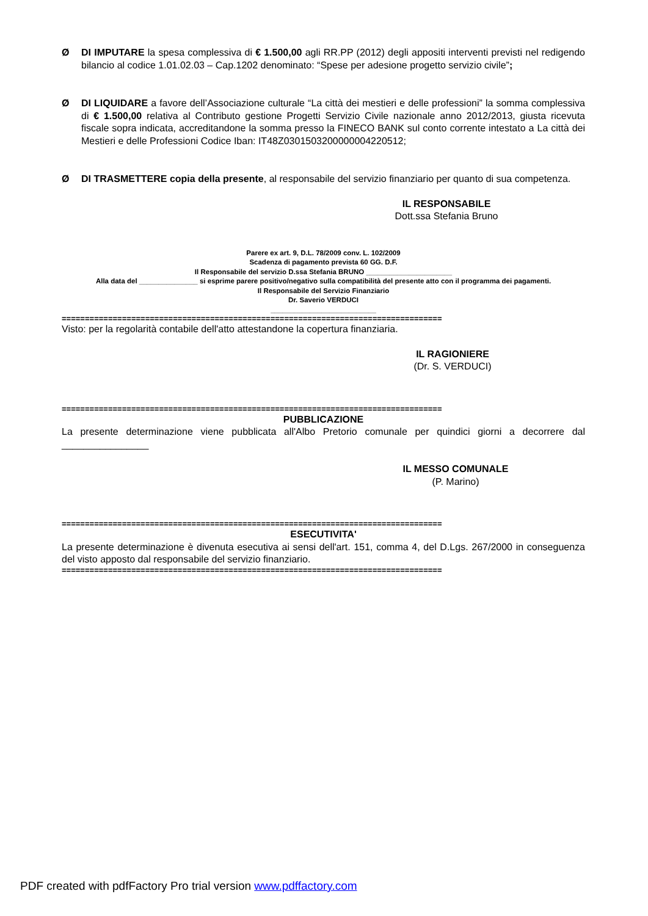Ø DI IMPUTARE la spesa complessiva di € 1.500,00 agli RR.PP (2012) degli appositi interventi previsti nel redigendo bilancio al codice 1.01.02.03 – Cap.1202 denominato: “Spese per adesione progetto servizio civile”;
Ø DI LIQUIDARE a favore dell’Associazione culturale “La città dei mestieri e delle professioni” la somma complessiva di € 1.500,00 relativa al Contributo gestione Progetti Servizio Civile nazionale anno 2012/2013, giusta ricevuta fiscale sopra indicata, accreditandone la somma presso la FINECO BANK sul conto corrente intestato a La città dei Mestieri e delle Professioni Codice Iban: IT48Z0301503200000004220512;
Ø DI TRASMETTERE copia della presente, al responsabile del servizio finanziario per quanto di sua competenza.
IL RESPONSABILE
Dott.ssa Stefania Bruno
Parere ex art. 9, D.L. 78/2009 conv. L. 102/2009
Scadenza di pagamento prevista 60 GG. D.F.
Il Responsabile del servizio D.ssa Stefania BRUNO ______________________
Alla data del _______________ si esprime parere positivo/negativo sulla compatibilità del presente atto con il programma dei pagamenti.
Il Responsabile del Servizio Finanziario
Dr. Saverio VERDUCI
___________________________
==================================================================================
Visto: per la regolarità contabile dell'atto attestandone la copertura finanziaria.
IL RAGIONIERE
(Dr. S. VERDUCI)
==================================================================================
PUBBLICAZIONE
La presente determinazione viene pubblicata all'Albo Pretorio comunale per quindici giorni a decorrere dal ________________
IL MESSO COMUNALE
(P. Marino)
==================================================================================
ESECUTIVITA'
La presente determinazione è divenuta esecutiva ai sensi dell'art. 151, comma 4, del D.Lgs. 267/2000 in conseguenza del visto apposto dal responsabile del servizio finanziario.
==================================================================================
PDF created with pdfFactory Pro trial version www.pdffactory.com